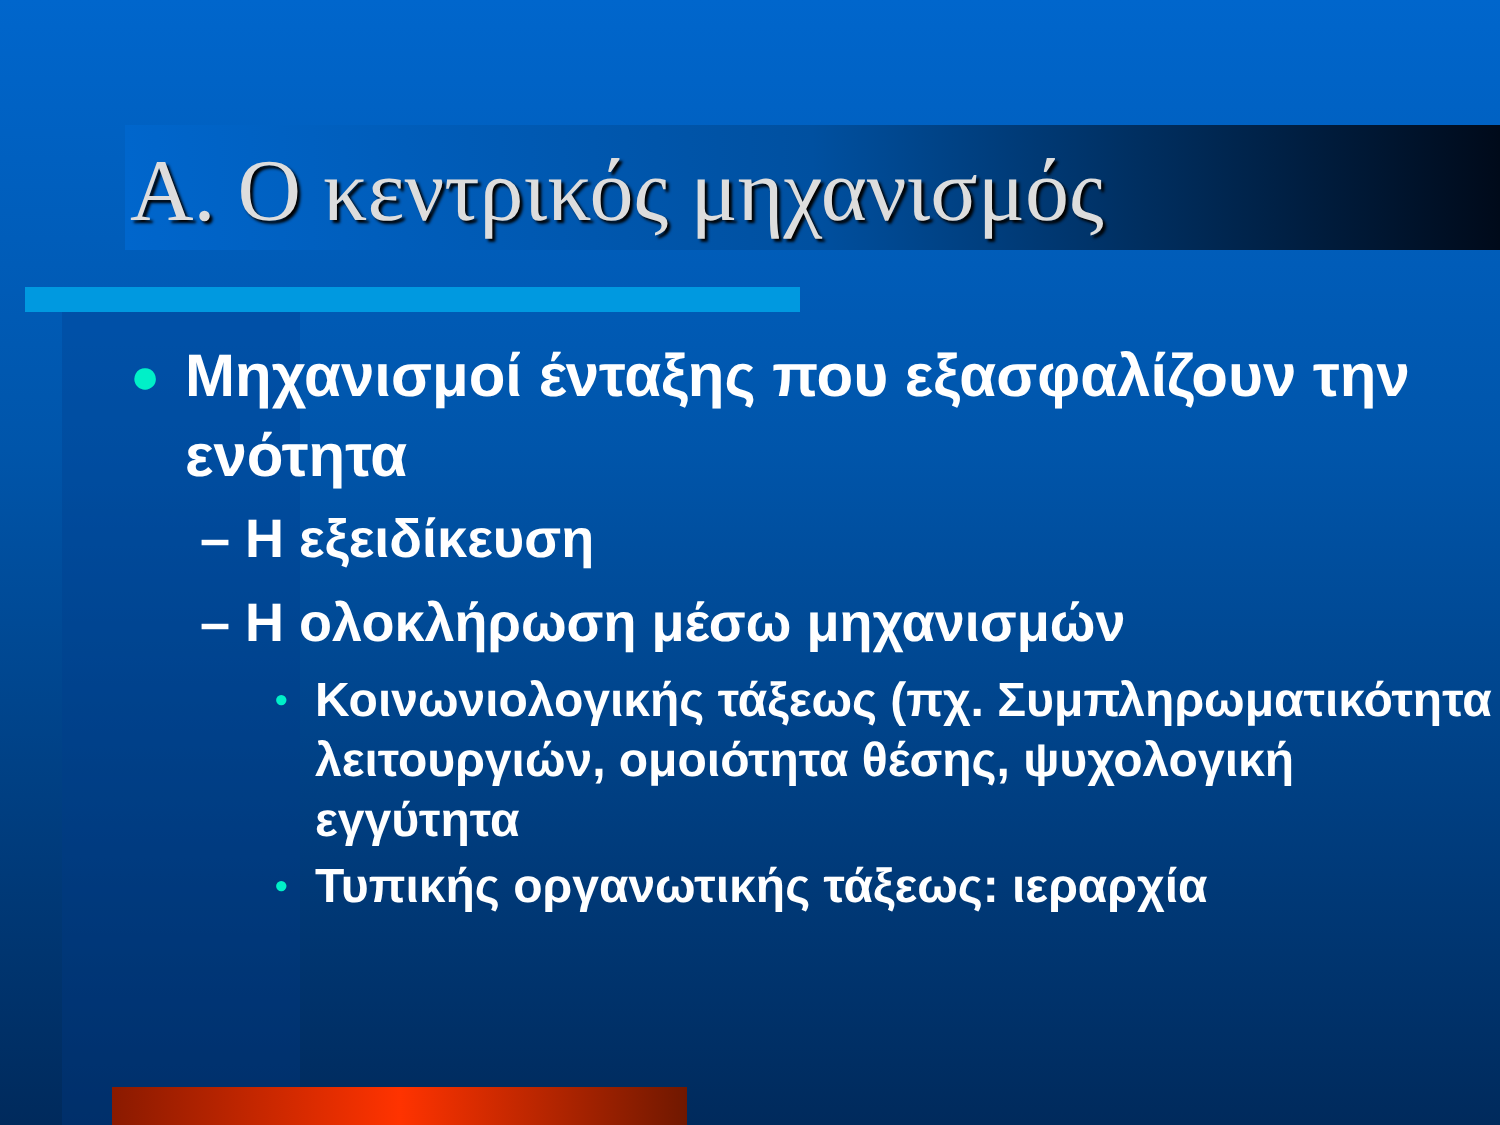Α. Ο κεντρικός μηχανισμός
● Μηχανισμοί ένταξης που εξασφαλίζουν την ενότητα
– Η εξειδίκευση
– Η ολοκλήρωση μέσω μηχανισμών
• Κοινωνιολογικής τάξεως (πχ. Συμπληρωματικότητα λειτουργιών, ομοιότητα θέσης, ψυχολογική εγγύτητα
• Τυπικής οργανωτικής τάξεως: ιεραρχία